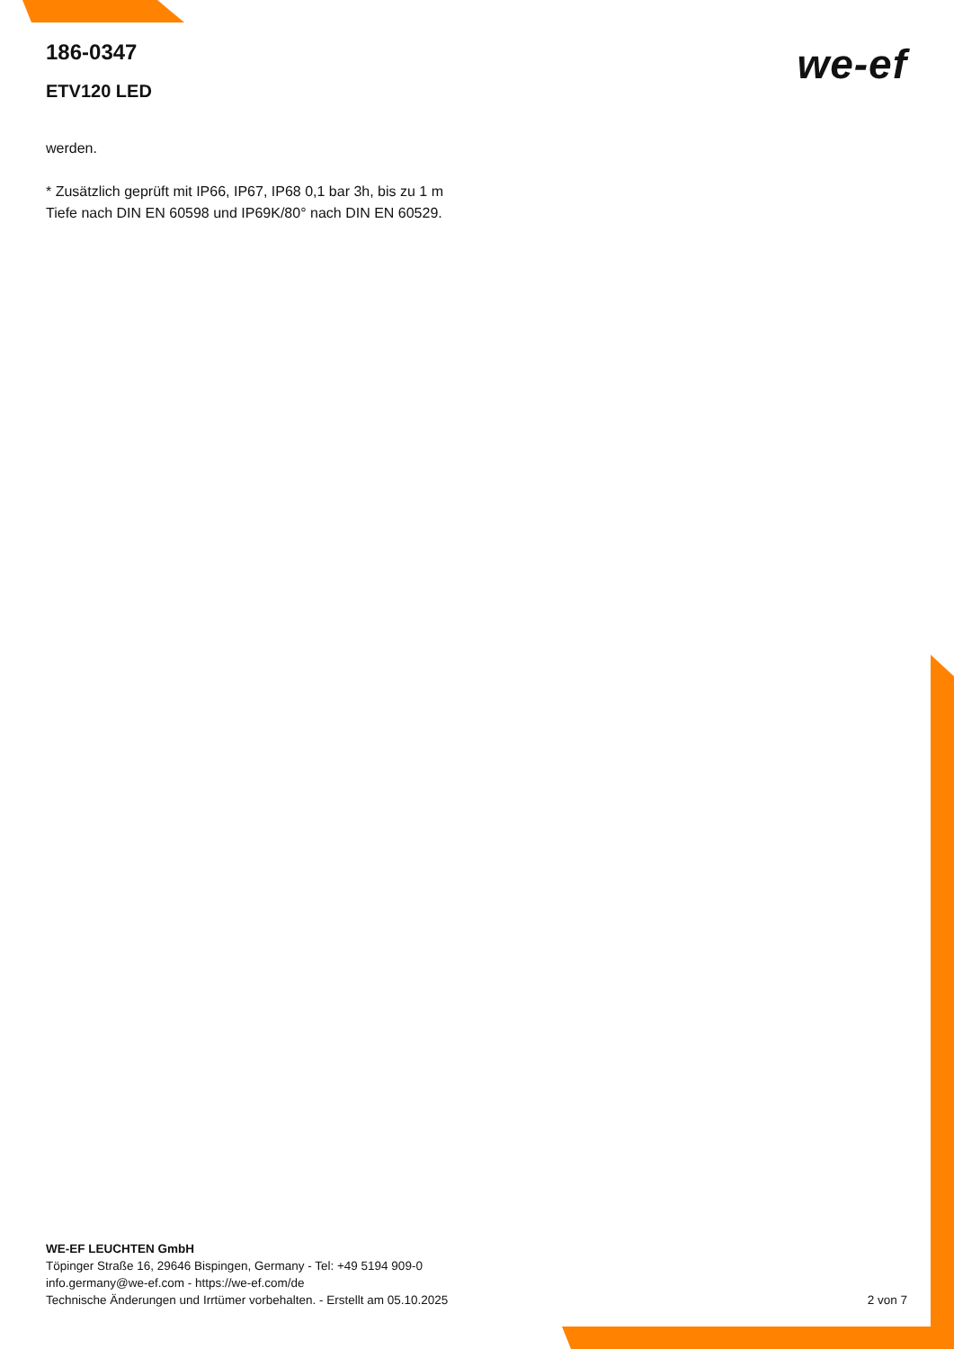we-ef
186-0347
ETV120 LED
werden.
* Zusätzlich geprüft mit IP66, IP67, IP68 0,1 bar 3h, bis zu 1 m Tiefe nach DIN EN 60598 und IP69K/80° nach DIN EN 60529.
WE-EF LEUCHTEN GmbH
Töpinger Straße 16, 29646 Bispingen, Germany - Tel: +49 5194 909-0
info.germany@we-ef.com - https://we-ef.com/de
Technische Änderungen und Irrtümer vorbehalten. - Erstellt am 05.10.2025 2 von 7